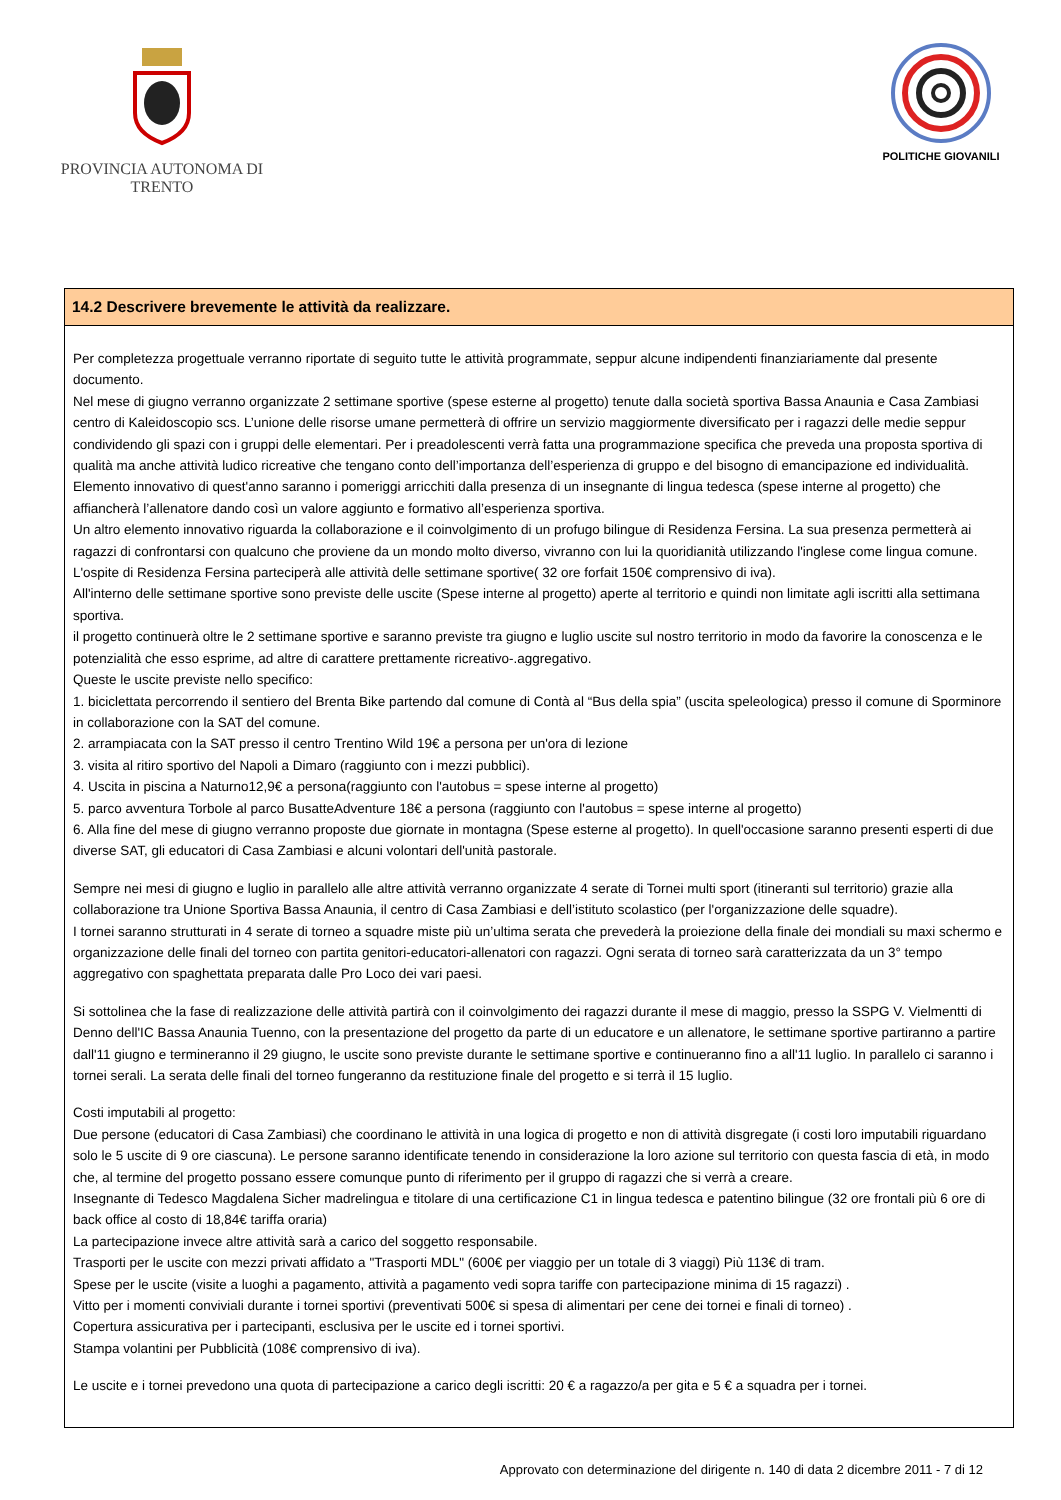PROVINCIA AUTONOMA DI TRENTO
POLITICHE GIOVANILI
14.2 Descrivere brevemente le attività da realizzare.
Per completezza progettuale verranno riportate di seguito tutte le attività programmate, seppur alcune indipendenti finanziariamente dal presente documento.
Nel mese di giugno verranno organizzate 2 settimane sportive (spese esterne al progetto) tenute dalla società sportiva Bassa Anaunia e Casa Zambiasi centro di Kaleidoscopio scs. L’unione delle risorse umane permetterà di offrire un servizio maggiormente diversificato per i ragazzi delle medie seppur condividendo gli spazi con i gruppi delle elementari. Per i preadolescenti verrà fatta una programmazione specifica che preveda una proposta sportiva di qualità ma anche attività ludico ricreative che tengano conto dell’importanza dell’esperienza di gruppo e del bisogno di emancipazione ed individualità. Elemento innovativo di quest'anno saranno i pomeriggi arricchiti dalla presenza di un insegnante di lingua tedesca (spese interne al progetto) che affiancherà l’allenatore dando così un valore aggiunto e formativo all’esperienza sportiva.
Un altro elemento innovativo riguarda la collaborazione e il coinvolgimento di un profugo bilingue di Residenza Fersina. La sua presenza permetterà ai ragazzi di confrontarsi con qualcuno che proviene da un mondo molto diverso, vivranno con lui la quoridianità utilizzando l'inglese come lingua comune. L'ospite di Residenza Fersina parteciperà alle attività delle settimane sportive( 32 ore forfait 150€ comprensivo di iva).
All'interno delle settimane sportive sono previste delle uscite (Spese interne al progetto) aperte al territorio e quindi non limitate agli iscritti alla settimana sportiva.
il progetto continuerà oltre le 2 settimane sportive e saranno previste tra giugno e luglio uscite sul nostro territorio in modo da favorire la conoscenza e le potenzialità che esso esprime, ad altre di carattere prettamente ricreativo-.aggregativo.
Queste le uscite previste nello specifico:
1. biciclettata percorrendo il sentiero del Brenta Bike partendo dal comune di Contà al “Bus della spia” (uscita speleologica) presso il comune di Sporminore in collaborazione con la SAT del comune.
2. arrampiacata con la SAT presso il centro Trentino Wild 19€ a persona per un'ora di lezione
3. visita al ritiro sportivo del Napoli a Dimaro (raggiunto con i mezzi pubblici).
4. Uscita in piscina a Naturno12,9€ a persona(raggiunto con l'autobus = spese interne al progetto)
5. parco avventura Torbole al parco BusatteAdventure 18€ a persona (raggiunto con l'autobus = spese interne al progetto)
6. Alla fine del mese di giugno verranno proposte due giornate in montagna (Spese esterne al progetto). In quell'occasione saranno presenti esperti di due diverse SAT, gli educatori di Casa Zambiasi e alcuni volontari dell'unità pastorale.
Sempre nei mesi di giugno e luglio in parallelo alle altre attività verranno organizzate 4 serate di Tornei multi sport (itineranti sul territorio) grazie alla collaborazione tra Unione Sportiva Bassa Anaunia, il centro di Casa Zambiasi e dell’istituto scolastico (per l'organizzazione delle squadre).
I tornei saranno strutturati in 4 serate di torneo a squadre miste più un’ultima serata che prevederà la proiezione della finale dei mondiali su maxi schermo e organizzazione delle finali del torneo con partita genitori-educatori-allenatori con ragazzi. Ogni serata di torneo sarà caratterizzata da un 3° tempo aggregativo con spaghettata preparata dalle Pro Loco dei vari paesi.
Si sottolinea che la fase di realizzazione delle attività partirà con il coinvolgimento dei ragazzi durante il mese di maggio, presso la SSPG V. Vielmentti di Denno dell'IC Bassa Anaunia Tuenno, con la presentazione del progetto da parte di un educatore e un allenatore, le settimane sportive partiranno a partire dall'11 giugno e termineranno il 29 giugno, le uscite sono previste durante le settimane sportive e continueranno fino a all'11 luglio. In parallelo ci saranno i tornei serali. La serata delle finali del torneo fungeranno da restituzione finale del progetto e si terrà il 15 luglio.
Costi imputabili al progetto:
Due persone (educatori di Casa Zambiasi) che coordinano le attività in una logica di progetto e non di attività disgregate (i costi loro imputabili riguardano solo le 5 uscite di 9 ore ciascuna). Le persone saranno identificate tenendo in considerazione la loro azione sul territorio con questa fascia di età, in modo che, al termine del progetto possano essere comunque punto di riferimento per il gruppo di ragazzi che si verrà a creare.
Insegnante di Tedesco Magdalena Sicher madrelingua e titolare di una certificazione C1 in lingua tedesca e patentino bilingue (32 ore frontali più 6 ore di back office al costo di 18,84€ tariffa oraria)
La partecipazione invece altre attività sarà a carico del soggetto responsabile.
Trasporti per le uscite con mezzi privati affidato a "Trasporti MDL" (600€ per viaggio per un totale di 3 viaggi) Più 113€ di tram.
Spese per le uscite (visite a luoghi a pagamento, attività a pagamento vedi sopra tariffe con partecipazione minima di 15 ragazzi) .
Vitto per i momenti conviviali durante i tornei sportivi (preventivati 500€ si spesa di alimentari per cene dei tornei e finali di torneo) .
Copertura assicurativa per i partecipanti, esclusiva per le uscite ed i tornei sportivi.
Stampa volantini per Pubblicità (108€ comprensivo di iva).
Le uscite e i tornei prevedono una quota di partecipazione a carico degli iscritti: 20 € a ragazzo/a per gita e 5 € a squadra per i tornei.
Approvato con determinazione del dirigente n. 140 di data 2 dicembre 2011 - 7 di 12